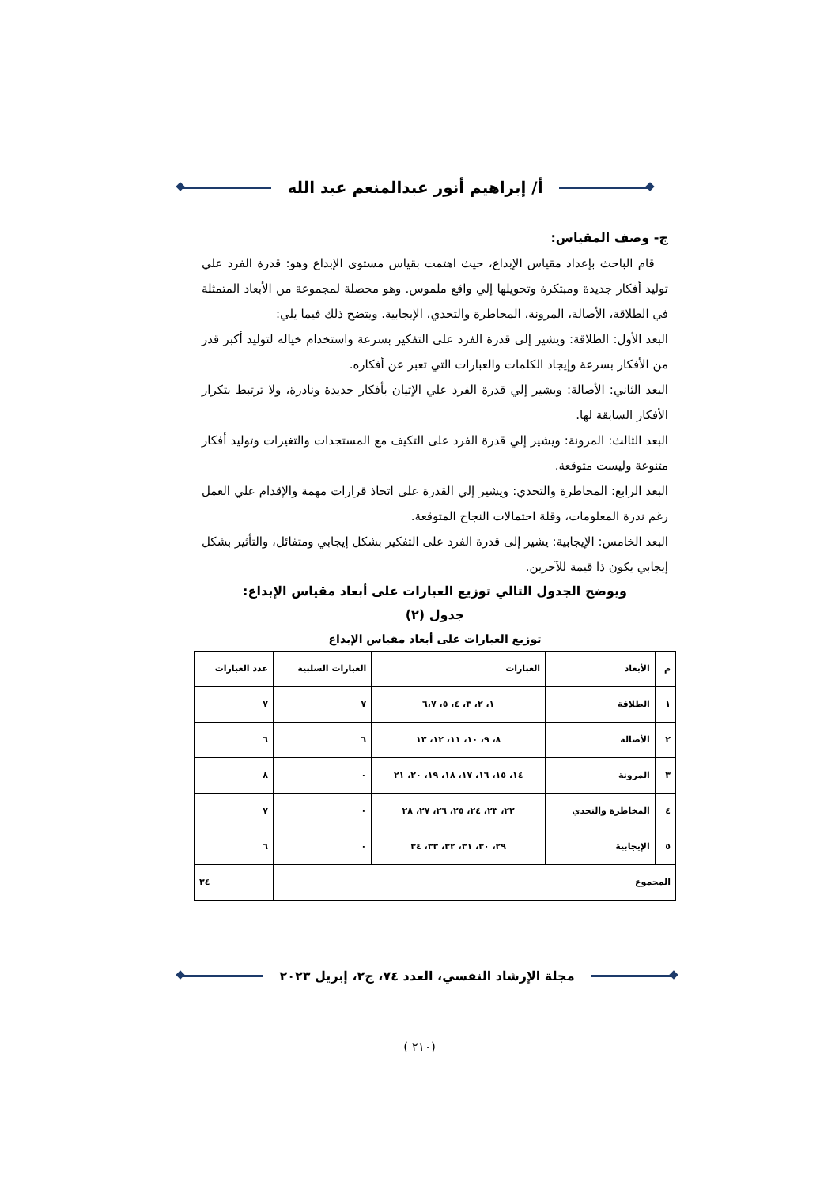أ/ إبراهيم أنور عبدالمنعم عبد الله
ج- وصف المقياس:
قام الباحث بإعداد مقياس الإبداع، حيث اهتمت بقياس مستوى الإبداع وهو: قدرة الفرد علي توليد أفكار جديدة ومبتكرة وتحويلها إلي واقع ملموس. وهو محصلة لمجموعة من الأبعاد المتمثلة في الطلاقة، الأصالة، المرونة، المخاطرة والتحدي، الإيجابية. ويتضح ذلك فيما يلي:
البعد الأول: الطلاقة: ويشير إلى قدرة الفرد على التفكير بسرعة واستخدام خياله لتوليد أكبر قدر من الأفكار بسرعة وإيجاد الكلمات والعبارات التي تعبر عن أفكاره.
البعد الثاني: الأصالة: ويشير إلي قدرة الفرد علي الإتيان بأفكار جديدة ونادرة، ولا ترتبط بتكرار الأفكار السابقة لها.
البعد الثالث: المرونة: ويشير إلي قدرة الفرد على التكيف مع المستجدات والتغيرات وتوليد أفكار متنوعة وليست متوقعة.
البعد الرابع: المخاطرة والتحدي: ويشير إلي القدرة على اتخاذ قرارات مهمة والإقدام علي العمل رغم ندرة المعلومات، وقلة احتمالات النجاح المتوقعة.
البعد الخامس: الإيجابية: يشير إلى قدرة الفرد على التفكير بشكل إيجابي ومتفائل، والتأثير بشكل إيجابي يكون ذا قيمة للآخرين.
ويوضح الجدول التالي توزيع العبارات على أبعاد مقياس الإبداع:
جدول (٢)
توزيع العبارات على أبعاد مقياس الإبداع
| م | الأبعاد | العبارات | العبارات السلبية | عدد العبارات |
| --- | --- | --- | --- | --- |
| ١ | الطلاقة | ١، ٢، ٣، ٤، ٥، ٦،٧ | ٧ | ٧ |
| ٢ | الأصالة | ٨، ٩، ١٠، ١١، ١٢، ١٣ | ٦ | ٦ |
| ٣ | المرونة | ١٤، ١٥، ١٦، ١٧، ١٨، ١٩، ٢٠، ٢١ | ٠ | ٨ |
| ٤ | المخاطرة والتحدي | ٢٢، ٢٣، ٢٤، ٢٥، ٢٦، ٢٧، ٢٨ | ٠ | ٧ |
| ٥ | الإيجابية | ٢٩، ٣٠، ٣١، ٣٢، ٣٣، ٣٤ | ٠ | ٦ |
| المجموع | | | | ٣٤ |
مجلة الإرشاد النفسي، العدد ٧٤، ج٢، إبريل ٢٠٢٣
(٢١٠ )